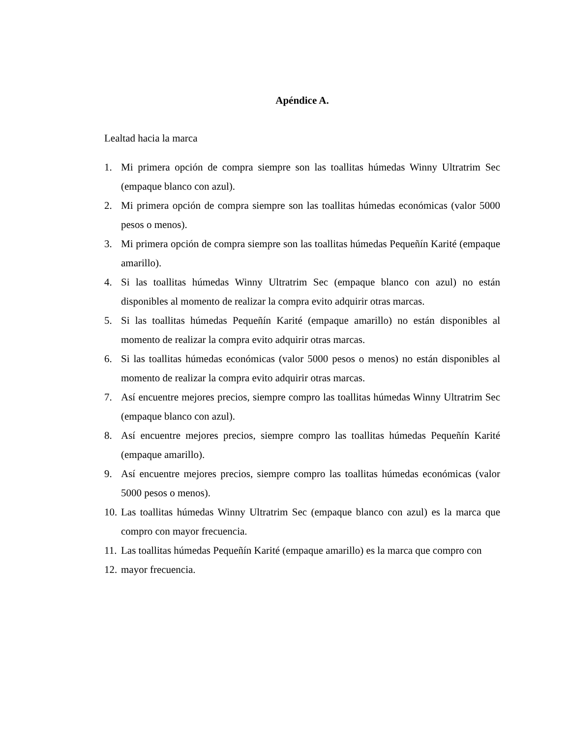Apéndice A.
Lealtad hacia la marca
1. Mi primera opción de compra siempre son las toallitas húmedas Winny Ultratrim Sec (empaque blanco con azul).
2. Mi primera opción de compra siempre son las toallitas húmedas económicas (valor 5000 pesos o menos).
3. Mi primera opción de compra siempre son las toallitas húmedas Pequeñín Karité (empaque amarillo).
4. Si las toallitas húmedas Winny Ultratrim Sec (empaque blanco con azul) no están disponibles al momento de realizar la compra evito adquirir otras marcas.
5. Si las toallitas húmedas Pequeñín Karité (empaque amarillo) no están disponibles al momento de realizar la compra evito adquirir otras marcas.
6. Si las toallitas húmedas económicas (valor 5000 pesos o menos) no están disponibles al momento de realizar la compra evito adquirir otras marcas.
7. Así encuentre mejores precios, siempre compro las toallitas húmedas Winny Ultratrim Sec (empaque blanco con azul).
8. Así encuentre mejores precios, siempre compro las toallitas húmedas Pequeñín Karité (empaque amarillo).
9. Así encuentre mejores precios, siempre compro las toallitas húmedas económicas (valor 5000 pesos o menos).
10. Las toallitas húmedas Winny Ultratrim Sec (empaque blanco con azul) es la marca que compro con mayor frecuencia.
11. Las toallitas húmedas Pequeñín Karité (empaque amarillo) es la marca que compro con
12. mayor frecuencia.